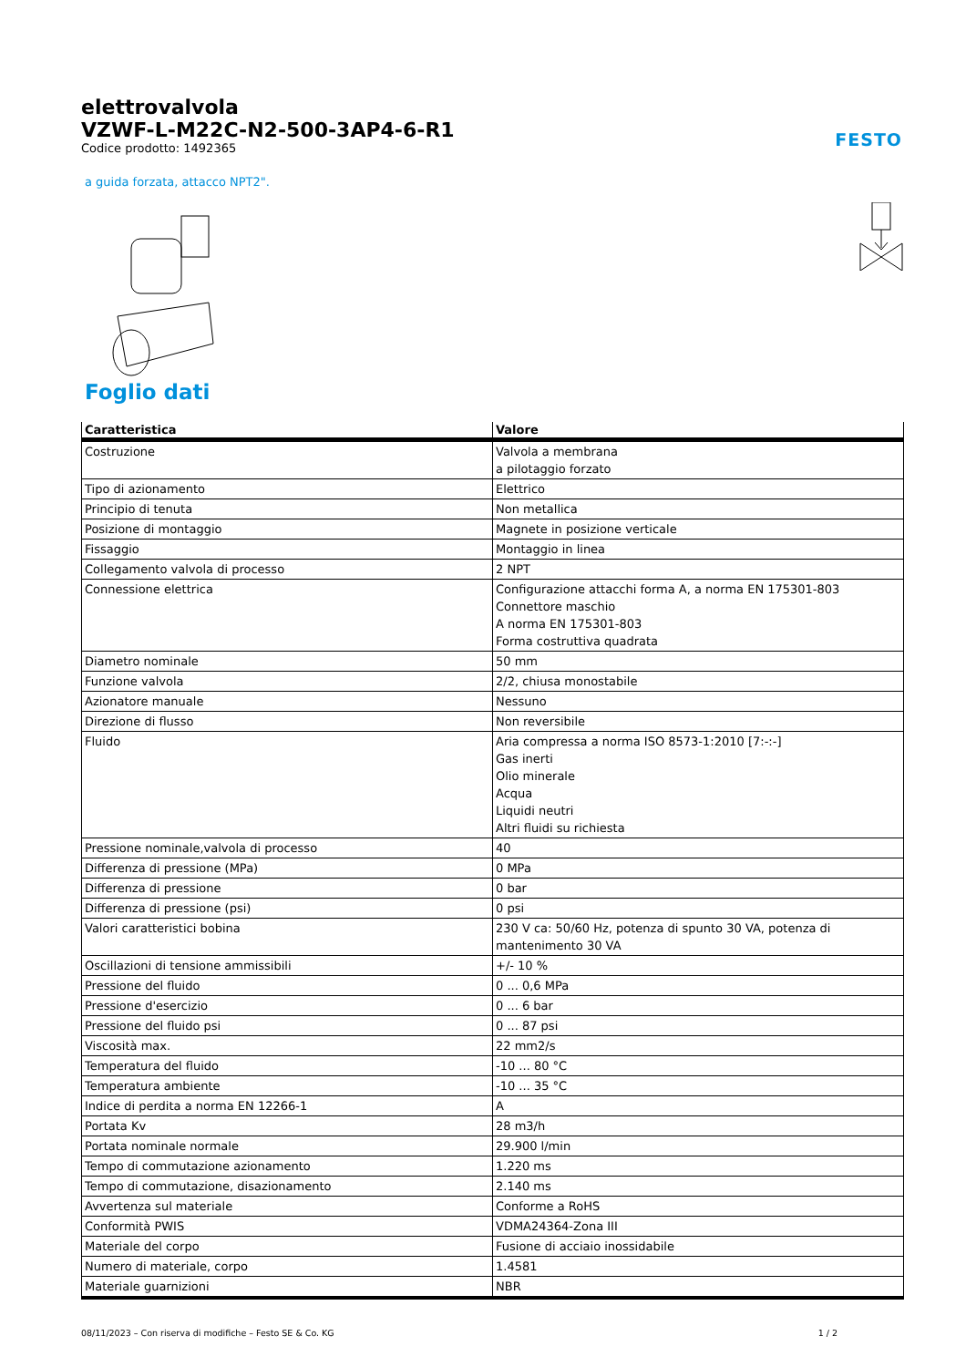FESTO
elettrovalvola
VZWF-L-M22C-N2-500-3AP4-6-R1
Codice prodotto: 1492365
a guida forzata, attacco NPT2".
Foglio dati
| Caratteristica | Valore |
| --- | --- |
| Costruzione | Valvola a membrana a pilotaggio forzato |
| Tipo di azionamento | Elettrico |
| Principio di tenuta | Non metallica |
| Posizione di montaggio | Magnete in posizione verticale |
| Fissaggio | Montaggio in linea |
| Collegamento valvola di processo | 2 NPT |
| Connessione elettrica | Configurazione attacchi forma A, a norma EN 175301-803 Connettore maschio A norma EN 175301-803 Forma costruttiva quadrata |
| Diametro nominale | 50 mm |
| Funzione valvola | 2/2, chiusa monostabile |
| Azionatore manuale | Nessuno |
| Direzione di flusso | Non reversibile |
| Fluido | Aria compressa a norma ISO 8573-1:2010 [7:-:-] Gas inerti Olio minerale Acqua Liquidi neutri Altri fluidi su richiesta |
| Pressione nominale,valvola di processo | 40 |
| Differenza di pressione (MPa) | 0 MPa |
| Differenza di pressione | 0 bar |
| Differenza di pressione (psi) | 0 psi |
| Valori caratteristici bobina | 230 V ca: 50/60 Hz, potenza di spunto 30 VA, potenza di mantenimento 30 VA |
| Oscillazioni di tensione ammissibili | +/- 10 % |
| Pressione del fluido | 0 ... 0,6 MPa |
| Pressione d'esercizio | 0 ... 6 bar |
| Pressione del fluido psi | 0 ... 87 psi |
| Viscosità max. | 22 mm2/s |
| Temperatura del fluido | -10 ... 80 °C |
| Temperatura ambiente | -10 ... 35 °C |
| Indice di perdita a norma EN 12266-1 | A |
| Portata Kv | 28 m3/h |
| Portata nominale normale | 29.900 l/min |
| Tempo di commutazione azionamento | 1.220 ms |
| Tempo di commutazione, disazionamento | 2.140 ms |
| Avvertenza sul materiale | Conforme a RoHS |
| Conformità PWIS | VDMA24364-Zona III |
| Materiale del corpo | Fusione di acciaio inossidabile |
| Numero di materiale, corpo | 1.4581 |
| Materiale guarnizioni | NBR |
08/11/2023 – Con riserva di modifiche – Festo SE & Co. KG 1 / 2